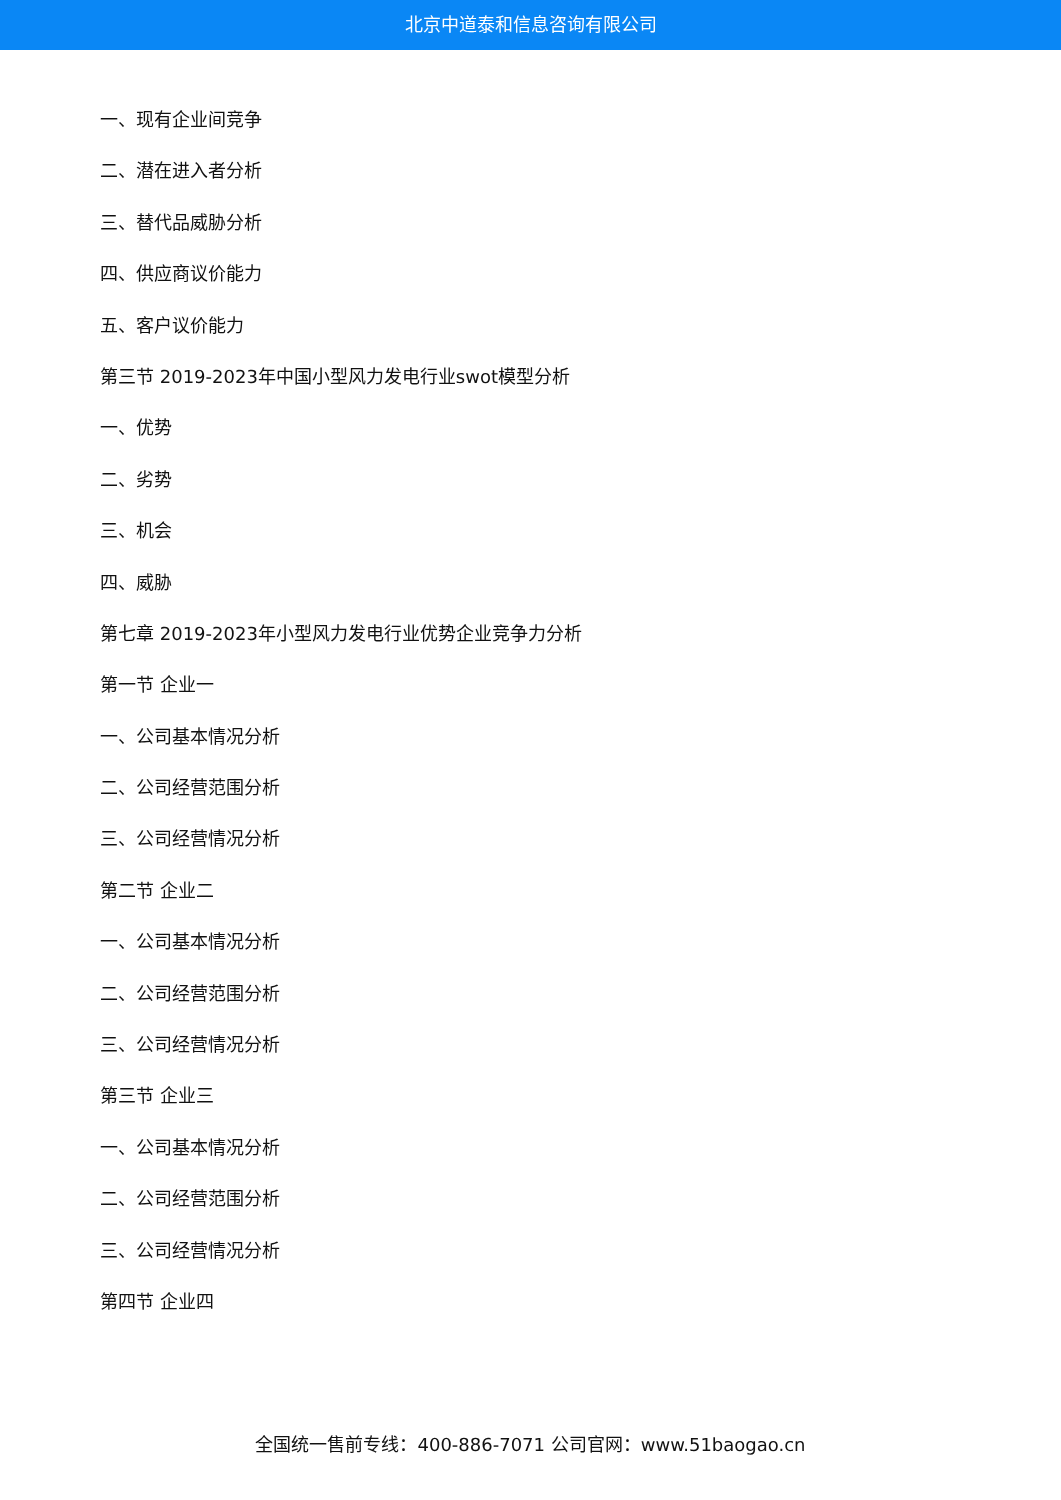北京中道泰和信息咨询有限公司
一、现有企业间竞争
二、潜在进入者分析
三、替代品威胁分析
四、供应商议价能力
五、客户议价能力
第三节 2019-2023年中国小型风力发电行业swot模型分析
一、优势
二、劣势
三、机会
四、威胁
第七章 2019-2023年小型风力发电行业优势企业竞争力分析
第一节 企业一
一、公司基本情况分析
二、公司经营范围分析
三、公司经营情况分析
第二节 企业二
一、公司基本情况分析
二、公司经营范围分析
三、公司经营情况分析
第三节 企业三
一、公司基本情况分析
二、公司经营范围分析
三、公司经营情况分析
第四节 企业四
全国统一售前专线：400-886-7071 公司官网：www.51baogao.cn